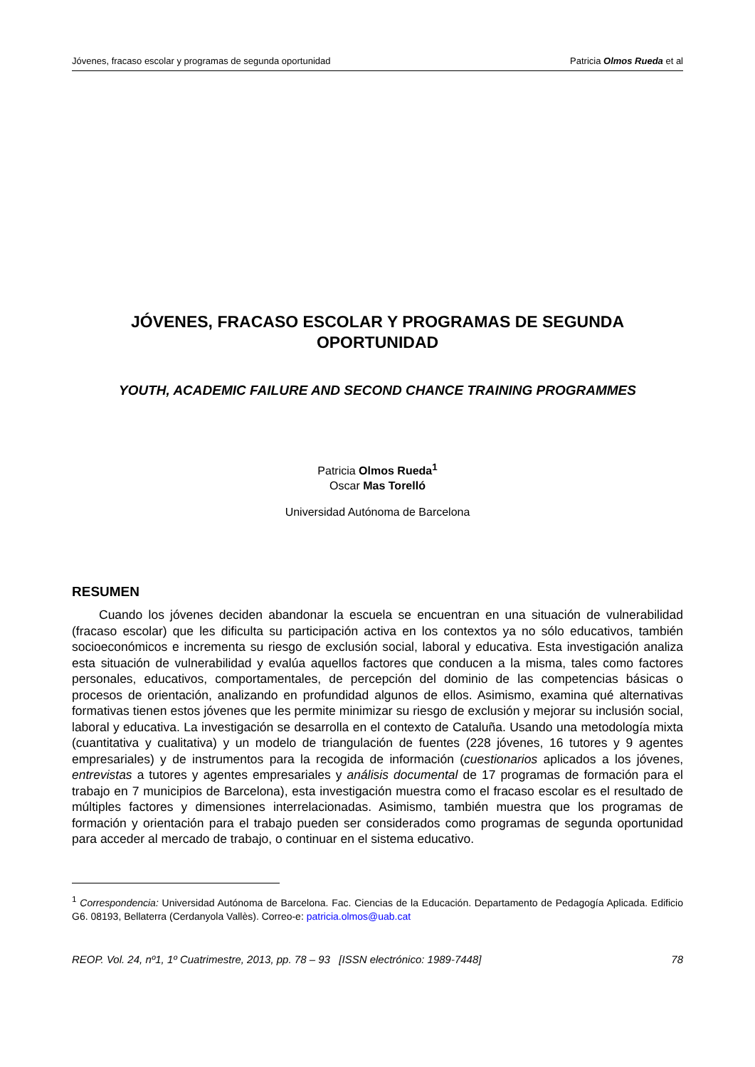Jóvenes, fracaso escolar y programas de segunda oportunidad Patricia Olmos Rueda et al
JÓVENES, FRACASO ESCOLAR Y PROGRAMAS DE SEGUNDA OPORTUNIDAD
YOUTH, ACADEMIC FAILURE AND SECOND CHANCE TRAINING PROGRAMMES
Patricia Olmos Rueda<sup>1</sup>
Oscar Mas Torelló
Universidad Autónoma de Barcelona
RESUMEN
Cuando los jóvenes deciden abandonar la escuela se encuentran en una situación de vulnerabilidad (fracaso escolar) que les dificulta su participación activa en los contextos ya no sólo educativos, también socioeconómicos e incrementa su riesgo de exclusión social, laboral y educativa. Esta investigación analiza esta situación de vulnerabilidad y evalúa aquellos factores que conducen a la misma, tales como factores personales, educativos, comportamentales, de percepción del dominio de las competencias básicas o procesos de orientación, analizando en profundidad algunos de ellos. Asimismo, examina qué alternativas formativas tienen estos jóvenes que les permite minimizar su riesgo de exclusión y mejorar su inclusión social, laboral y educativa. La investigación se desarrolla en el contexto de Cataluña. Usando una metodología mixta (cuantitativa y cualitativa) y un modelo de triangulación de fuentes (228 jóvenes, 16 tutores y 9 agentes empresariales) y de instrumentos para la recogida de información (cuestionarios aplicados a los jóvenes, entrevistas a tutores y agentes empresariales y análisis documental de 17 programas de formación para el trabajo en 7 municipios de Barcelona), esta investigación muestra como el fracaso escolar es el resultado de múltiples factores y dimensiones interrelacionadas. Asimismo, también muestra que los programas de formación y orientación para el trabajo pueden ser considerados como programas de segunda oportunidad para acceder al mercado de trabajo, o continuar en el sistema educativo.
<sup>1</sup> Correspondencia: Universidad Autónoma de Barcelona. Fac. Ciencias de la Educación. Departamento de Pedagogía Aplicada. Edificio G6. 08193, Bellaterra (Cerdanyola Vallès). Correo-e: patricia.olmos@uab.cat
REOP. Vol. 24, nº1, 1º Cuatrimestre, 2013, pp. 78 – 93 [ISSN electrónico: 1989-7448] 78